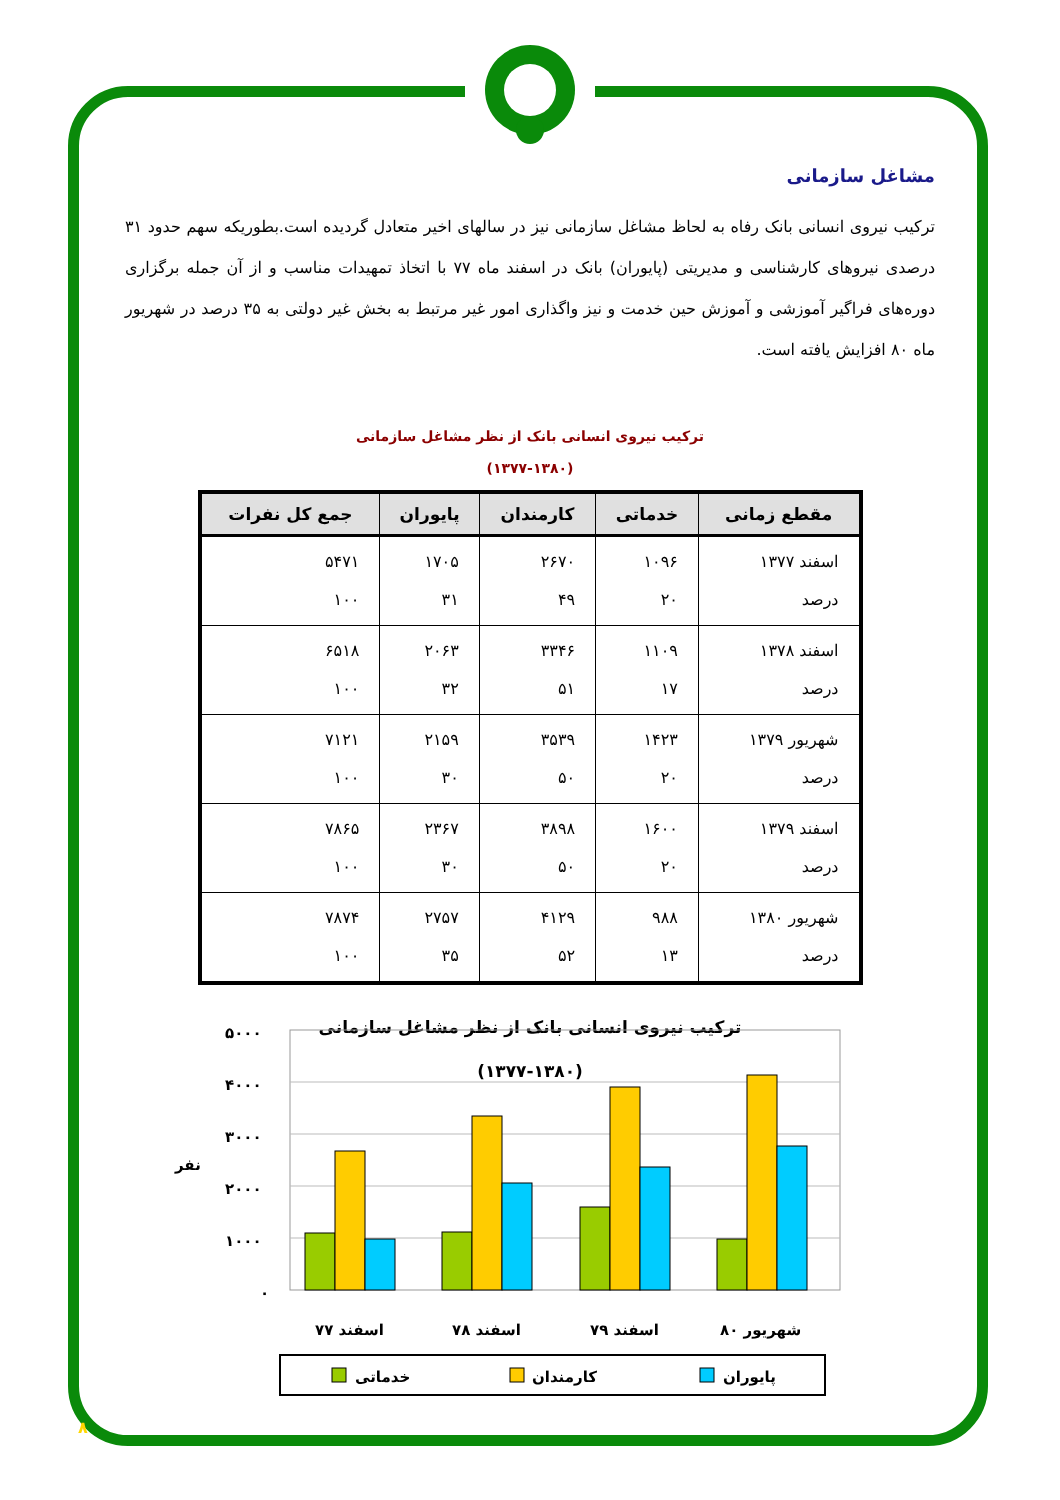مشاغل سازمانی
ترکیب نیروی انسانی بانک رفاه به لحاظ مشاغل سازمانی نیز در سالهای اخیر متعادل گردیده است.بطوریکه سهم حدود ۳۱ درصدی نیروهای کارشناسی و مدیریتی (پایوران) بانک در اسفند ماه ۷۷ با اتخاذ تمهیدات مناسب و از آن جمله برگزاری دوره‌های فراگیر آموزشی و آموزش حین خدمت و نیز واگذاری امور غیر مرتبط به بخش غیر دولتی به ۳۵ درصد در شهریور ماه ۸۰ افزایش یافته است.
ترکیب نیروی انسانی بانک از نظر مشاغل سازمانی
(۱۳۷۷-۱۳۸۰)
| مقطع زمانی | خدماتی | کارمندان | پایوران | جمع کل نفرات |
| --- | --- | --- | --- | --- |
| اسفند ۱۳۷۷ درصد | ۱۰۹۶ ۲۰ | ۲۶۷۰ ۴۹ | ۱۷۰۵ ۳۱ | ۵۴۷۱ ۱۰۰ |
| اسفند ۱۳۷۸ درصد | ۱۱۰۹ ۱۷ | ۳۳۴۶ ۵۱ | ۲۰۶۳ ۳۲ | ۶۵۱۸ ۱۰۰ |
| شهریور ۱۳۷۹ درصد | ۱۴۲۳ ۲۰ | ۳۵۳۹ ۵۰ | ۲۱۵۹ ۳۰ | ۷۱۲۱ ۱۰۰ |
| اسفند ۱۳۷۹ درصد | ۱۶۰۰ ۲۰ | ۳۸۹۸ ۵۰ | ۲۳۶۷ ۳۰ | ۷۸۶۵ ۱۰۰ |
| شهریور ۱۳۸۰ درصد | ۹۸۸ ۱۳ | ۴۱۲۹ ۵۲ | ۲۷۵۷ ۳۵ | ۷۸۷۴ ۱۰۰ |
ترکیب نیروی انسانی بانک از نظر مشاغل سازمانی
(۱۳۷۷-۱۳۸۰)
۵۰۰۰
۴۰۰۰
۳۰۰۰
۲۰۰۰
۱۰۰۰
۰
نفر
اسفند ۷۷
اسفند ۷۸
اسفند ۷۹
شهریور ۸۰
خدماتی
کارمندان
پایوران
۸